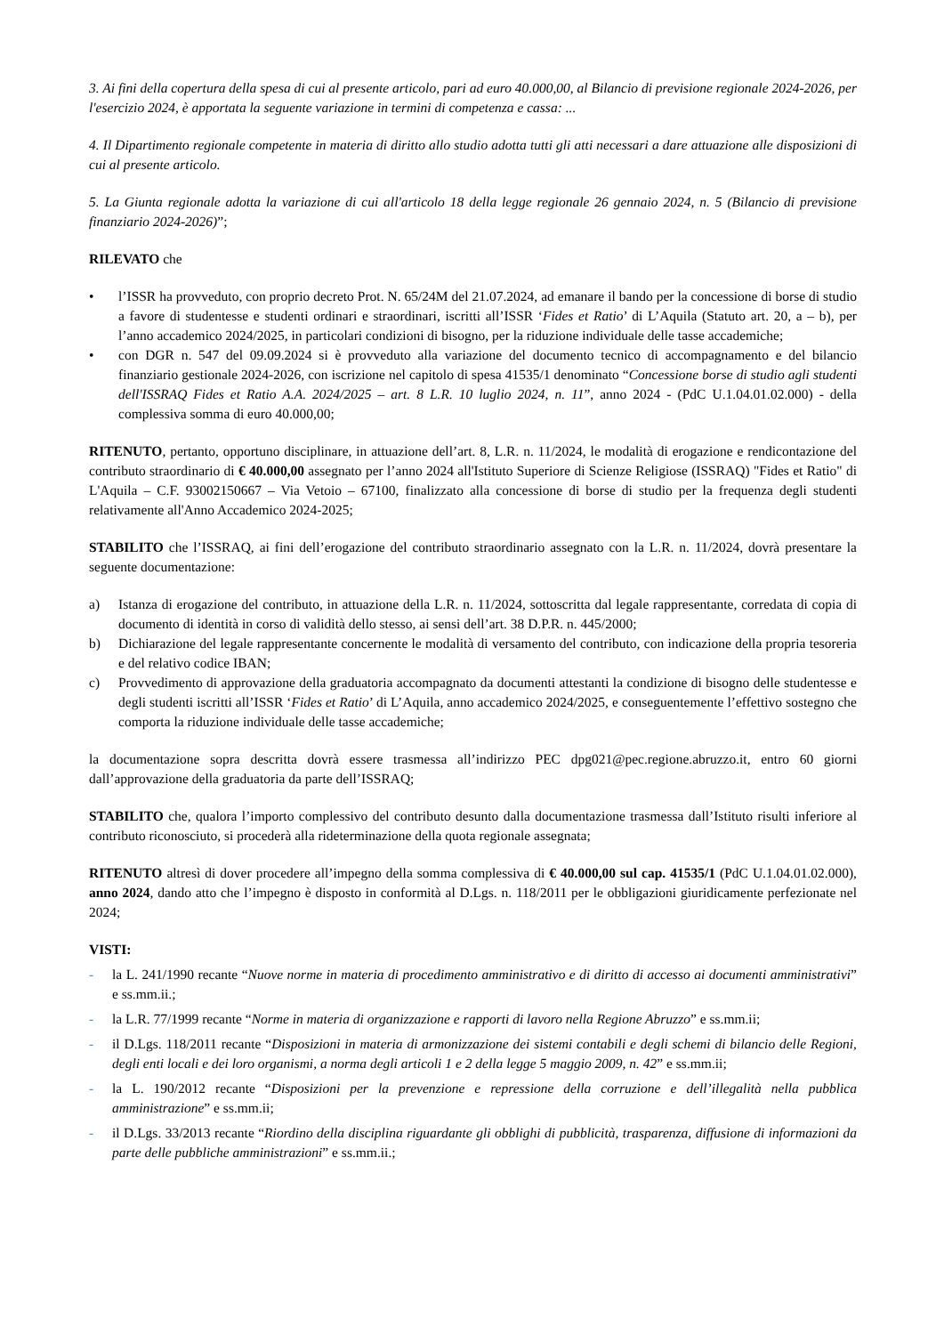3. Ai fini della copertura della spesa di cui al presente articolo, pari ad euro 40.000,00, al Bilancio di previsione regionale 2024-2026, per l'esercizio 2024, è apportata la seguente variazione in termini di competenza e cassa: ...
4. Il Dipartimento regionale competente in materia di diritto allo studio adotta tutti gli atti necessari a dare attuazione alle disposizioni di cui al presente articolo.
5. La Giunta regionale adotta la variazione di cui all'articolo 18 della legge regionale 26 gennaio 2024, n. 5 (Bilancio di previsione finanziario 2024-2026)”;
RILEVATO che
• l’ISSR ha provveduto, con proprio decreto Prot. N. 65/24M del 21.07.2024, ad emanare il bando per la concessione di borse di studio a favore di studentesse e studenti ordinari e straordinari, iscritti all’ISSR ‘Fides et Ratio’ di L’Aquila (Statuto art. 20, a – b), per l’anno accademico 2024/2025, in particolari condizioni di bisogno, per la riduzione individuale delle tasse accademiche;
• con DGR n. 547 del 09.09.2024 si è provveduto alla variazione del documento tecnico di accompagnamento e del bilancio finanziario gestionale 2024-2026, con iscrizione nel capitolo di spesa 41535/1 denominato “Concessione borse di studio agli studenti dell'ISSRAQ Fides et Ratio A.A. 2024/2025 – art. 8 L.R. 10 luglio 2024, n. 11”, anno 2024 - (PdC U.1.04.01.02.000) - della complessiva somma di euro 40.000,00;
RITENUTO, pertanto, opportuno disciplinare, in attuazione dell’art. 8, L.R. n. 11/2024, le modalità di erogazione e rendicontazione del contributo straordinario di € 40.000,00 assegnato per l’anno 2024 all'Istituto Superiore di Scienze Religiose (ISSRAQ) "Fides et Ratio" di L'Aquila – C.F. 93002150667 – Via Vetoio – 67100, finalizzato alla concessione di borse di studio per la frequenza degli studenti relativamente all'Anno Accademico 2024-2025;
STABILITO che l’ISSRAQ, ai fini dell’erogazione del contributo straordinario assegnato con la L.R. n. 11/2024, dovrà presentare la seguente documentazione:
a) Istanza di erogazione del contributo, in attuazione della L.R. n. 11/2024, sottoscritta dal legale rappresentante, corredata di copia di documento di identità in corso di validità dello stesso, ai sensi dell’art. 38 D.P.R. n. 445/2000;
b) Dichiarazione del legale rappresentante concernente le modalità di versamento del contributo, con indicazione della propria tesoreria e del relativo codice IBAN;
c) Provvedimento di approvazione della graduatoria accompagnato da documenti attestanti la condizione di bisogno delle studentesse e degli studenti iscritti all’ISSR ‘Fides et Ratio’ di L’Aquila, anno accademico 2024/2025, e conseguentemente l’effettivo sostegno che comporta la riduzione individuale delle tasse accademiche;
la documentazione sopra descritta dovrà essere trasmessa all’indirizzo PEC dpg021@pec.regione.abruzzo.it, entro 60 giorni dall’approvazione della graduatoria da parte dell’ISSRAQ;
STABILITO che, qualora l’importo complessivo del contributo desunto dalla documentazione trasmessa dall’Istituto risulti inferiore al contributo riconosciuto, si procederà alla rideterminazione della quota regionale assegnata;
RITENUTO altresì di dover procedere all’impegno della somma complessiva di € 40.000,00 sul cap. 41535/1 (PdC U.1.04.01.02.000), anno 2024, dando atto che l’impegno è disposto in conformità al D.Lgs. n. 118/2011 per le obbligazioni giuridicamente perfezionate nel 2024;
VISTI:
- la L. 241/1990 recante “Nuove norme in materia di procedimento amministrativo e di diritto di accesso ai documenti amministrativi” e ss.mm.ii.;
- la L.R. 77/1999 recante “Norme in materia di organizzazione e rapporti di lavoro nella Regione Abruzzo” e ss.mm.ii;
- il D.Lgs. 118/2011 recante “Disposizioni in materia di armonizzazione dei sistemi contabili e degli schemi di bilancio delle Regioni, degli enti locali e dei loro organismi, a norma degli articoli 1 e 2 della legge 5 maggio 2009, n. 42” e ss.mm.ii;
- la L. 190/2012 recante “Disposizioni per la prevenzione e repressione della corruzione e dell’illegalità nella pubblica amministrazione” e ss.mm.ii;
- il D.Lgs. 33/2013 recante “Riordino della disciplina riguardante gli obblighi di pubblicità, trasparenza, diffusione di informazioni da parte delle pubbliche amministrazioni” e ss.mm.ii.;